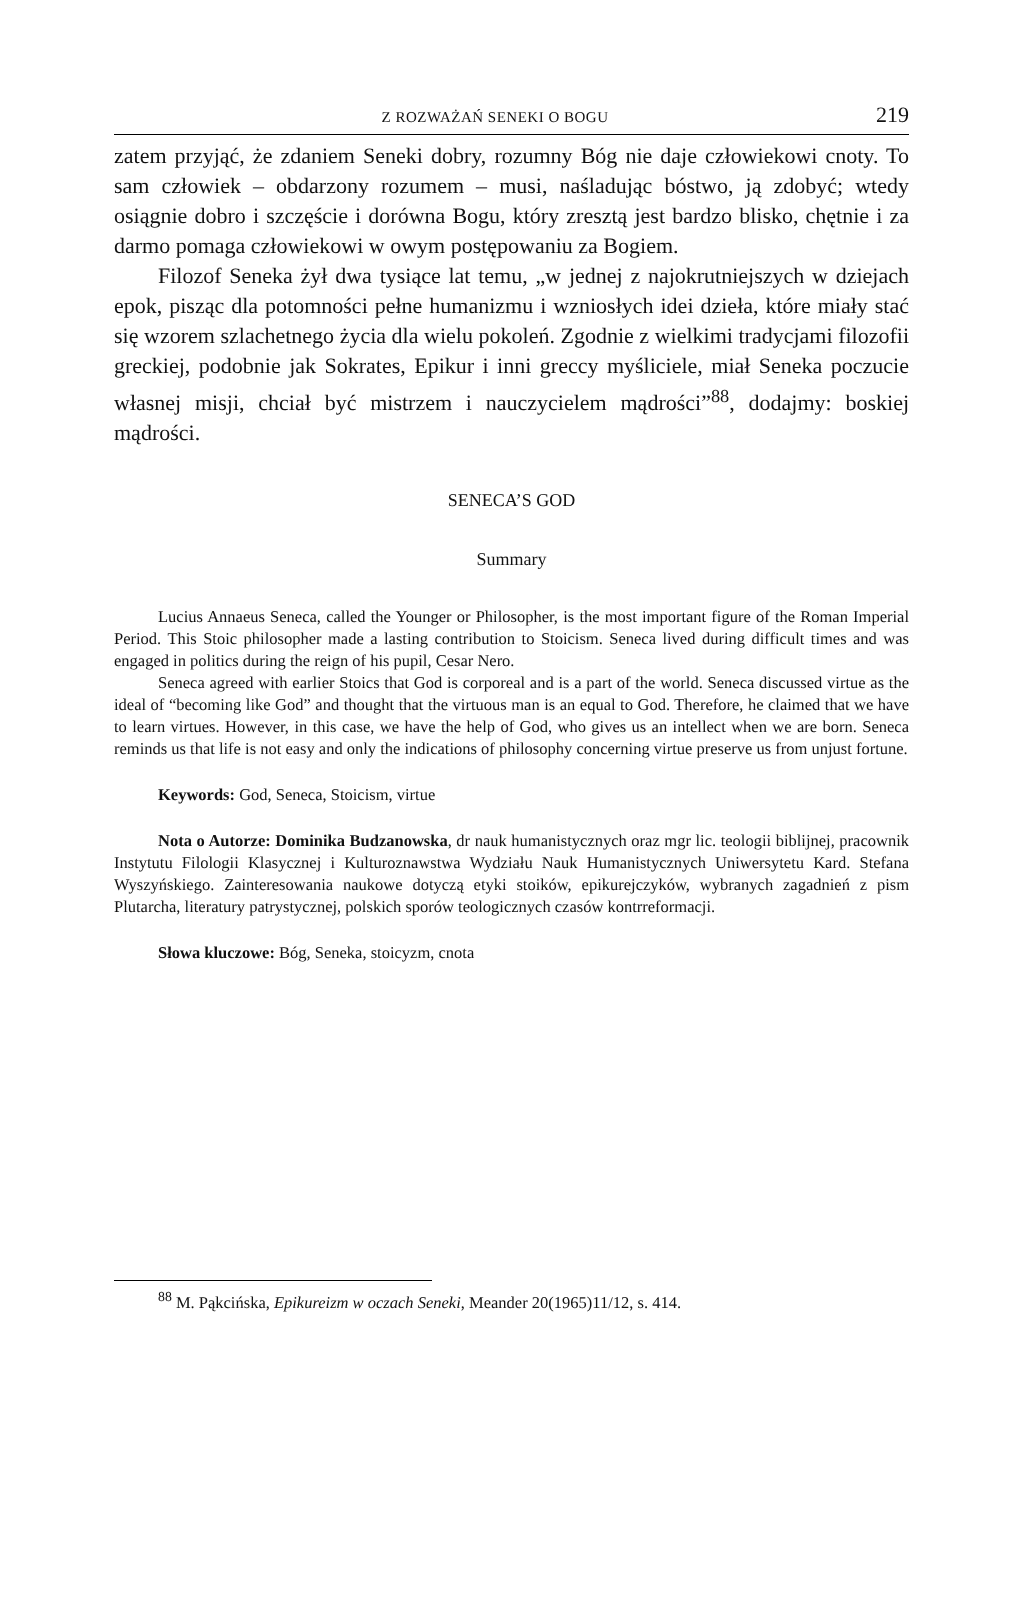Z ROZWAŻAŃ SENEKI O BOGU 219
zatem przyjąć, że zdaniem Seneki dobry, rozumny Bóg nie daje człowiekowi cnoty. To sam człowiek – obdarzony rozumem – musi, naśladując bóstwo, ją zdobyć; wtedy osiągnie dobro i szczęście i dorówna Bogu, który zresztą jest bardzo blisko, chętnie i za darmo pomaga człowiekowi w owym postępowaniu za Bogiem.
Filozof Seneka żył dwa tysiące lat temu, „w jednej z najokrutniejszych w dziejach epok, pisząc dla potomności pełne humanizmu i wzniosłych idei dzieła, które miały stać się wzorem szlachetnego życia dla wielu pokoleń. Zgodnie z wielkimi tradycjami filozofii greckiej, podobnie jak Sokrates, Epikur i inni greccy myśliciele, miał Seneka poczucie własnej misji, chciał być mistrzem i nauczycielem mądrości”<sup>88</sup>, dodajmy: boskiej mądrości.
SENECA’S GOD
Summary
Lucius Annaeus Seneca, called the Younger or Philosopher, is the most important figure of the Roman Imperial Period. This Stoic philosopher made a lasting contribution to Stoicism. Seneca lived during difficult times and was engaged in politics during the reign of his pupil, Cesar Nero.
Seneca agreed with earlier Stoics that God is corporeal and is a part of the world. Seneca discussed virtue as the ideal of “becoming like God” and thought that the virtuous man is an equal to God. Therefore, he claimed that we have to learn virtues. However, in this case, we have the help of God, who gives us an intellect when we are born. Seneca reminds us that life is not easy and only the indications of philosophy concerning virtue preserve us from unjust fortune.
Keywords: God, Seneca, Stoicism, virtue
Nota o Autorze: Dominika Budzanowska, dr nauk humanistycznych oraz mgr lic. teologii biblijnej, pracownik Instytutu Filologii Klasycznej i Kulturoznawstwa Wydziału Nauk Humanistycznych Uniwersytetu Kard. Stefana Wyszyńskiego. Zainteresowania naukowe dotyczą etyki stoików, epikurejczyków, wybranych zagadnień z pism Plutarcha, literatury patrystycznej, polskich sporów teologicznych czasów kontrreformacji.
Słowa kluczowe: Bóg, Seneka, stoicyzm, cnota
<sup>88</sup> M. Pąkcińska, Epikureizm w oczach Seneki, Meander 20(1965)11/12, s. 414.